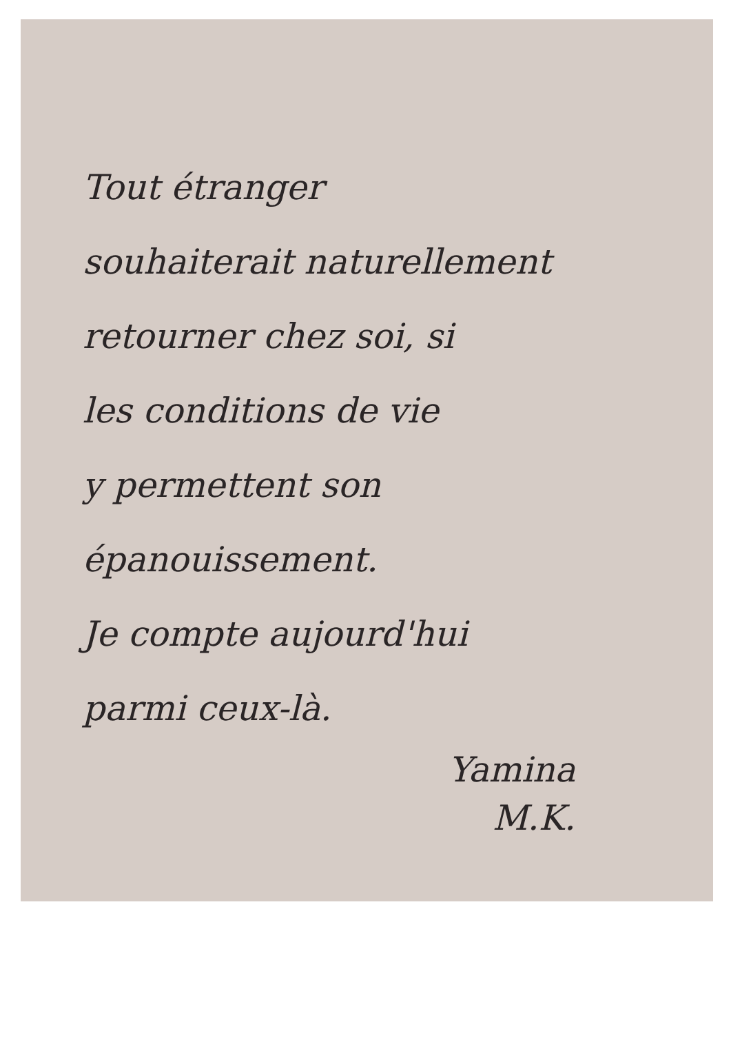Tout étranger
souhaiterait naturellement
retourner chez soi, si
les conditions de vie
y permettent son
épanouissement.
Je compte aujourd'hui
parmi ceux-là.
Yamina
M.K.